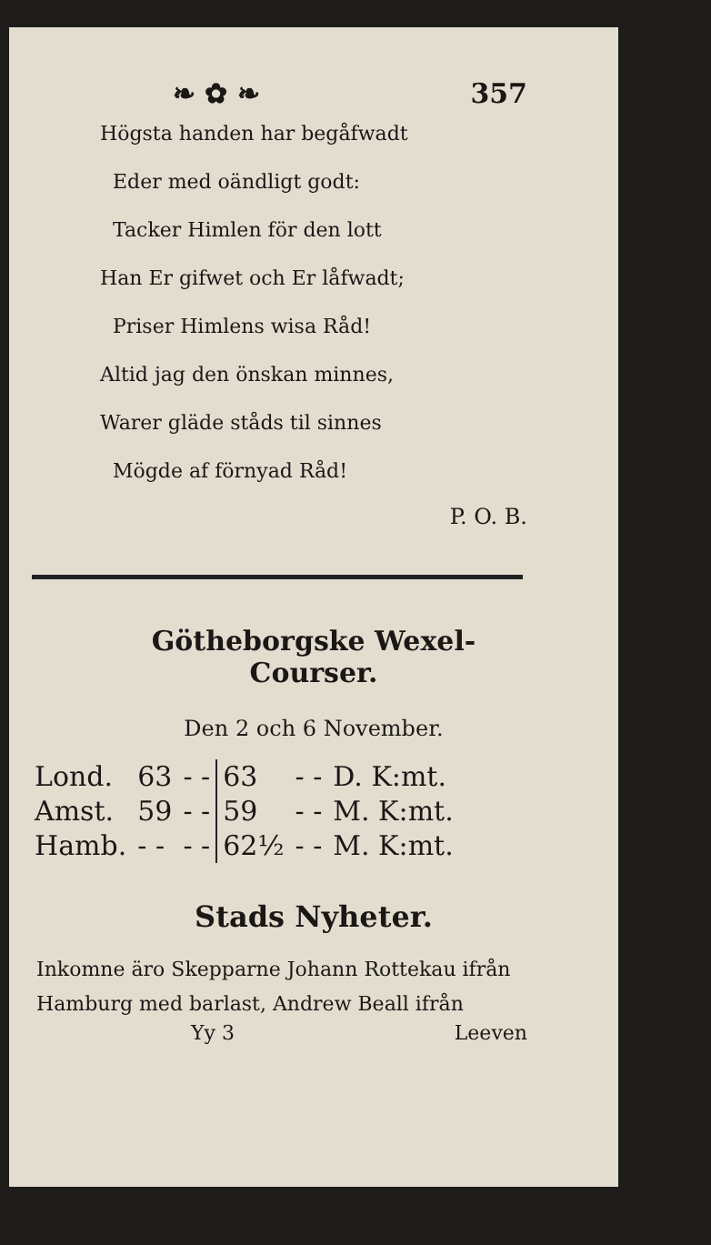❧ ✿ ❧ 357
Högsta handen har begåfwadt
Eder med oändligt godt:
Tacker Himlen för den lott
Han Er gifwet och Er låfwadt;
Priser Himlens wisa Råd!
Altid jag den önskan minnes,
Warer gläde ståds til sinnes
Mögde af förnyad Råd!
P. O. B.
Götheborgske Wexel-Courser.
Den 2 och 6 November.
| Lond. | 63 | - - | 63 | - - | D. K:mt. |
| Amst. | 59 | - - | 59 | - - | M. K:mt. |
| Hamb. | - - | - - | 62½ | - - | M. K:mt. |
Stads Nyheter.
Inkomne äro Skepparne Johann Rottekau ifrån Hamburg med barlast, Andrew Beall ifrån
Yy 3 Leeven